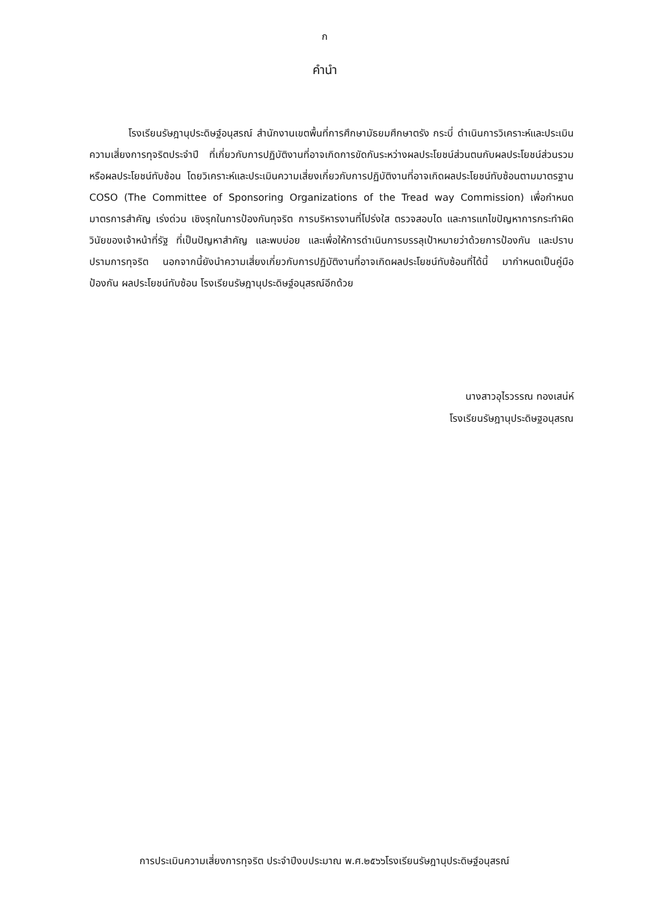ก
คำนำ
โรงเรียนรัษฎานุประดิษฐ์อนุสรณ์ สำนักงานเขตพื้นที่การศึกษามัธยมศึกษาตรัง กระบี่ ดำเนินการวิเคราะห์และประเมินความเสี่ยงการทุจริตประจำปี ที่เกี่ยวกับการปฏิบัติงานที่อาจเกิดการขัดกันระหว่างผลประโยชน์ส่วนตนกับผลประโยชน์ส่วนรวมหรือผลประโยชน์ทับซ้อน โดยวิเคราะห์และประเมินความเสี่ยงเกี่ยวกับการปฏิบัติงานที่อาจเกิดผลประโยชน์ทับซ้อนตามมาตรฐาน COSO (The Committee of Sponsoring Organizations of the Tread way Commission) เพื่อกำหนด มาตรการสำคัญ เร่งด่วน เชิงรุกในการป้องกันทุจริต การบริหารงานที่โปร่งใส ตรวจสอบได และการแกไขปัญหาการกระทำผิดวินัยของเจ้าหน้าที่รัฐ ที่เป็นปัญหาสำคัญ และพบบ่อย และเพื่อให้การดำเนินการบรรลุเป้าหมายว่าด้วยการป้องกัน และปราบปรามการทุจริต นอกจากนี้ยังนำความเสี่ยงเกี่ยวกับการปฏิบัติงานที่อาจเกิดผลประโยชน์ทับซ้อนที่ได้นี้ มากำหนดเป็นคู่มือป้องกัน ผลประโยชน์ทับซ้อน โรงเรียนรัษฎานุประดิษฐ์อนุสรณ์อีกด้วย
นางสาวอุไรวรรณ ทองเสน่ห์
โรงเรียนรัษฎานุประดิษฐอนุสรณ
การประเมินความเสี่ยงการทุจริต ประจำปีงบประมาณ พ.ศ.๒๕๖๖โรงเรียนรัษฎานุประดิษฐ์อนุสรณ์